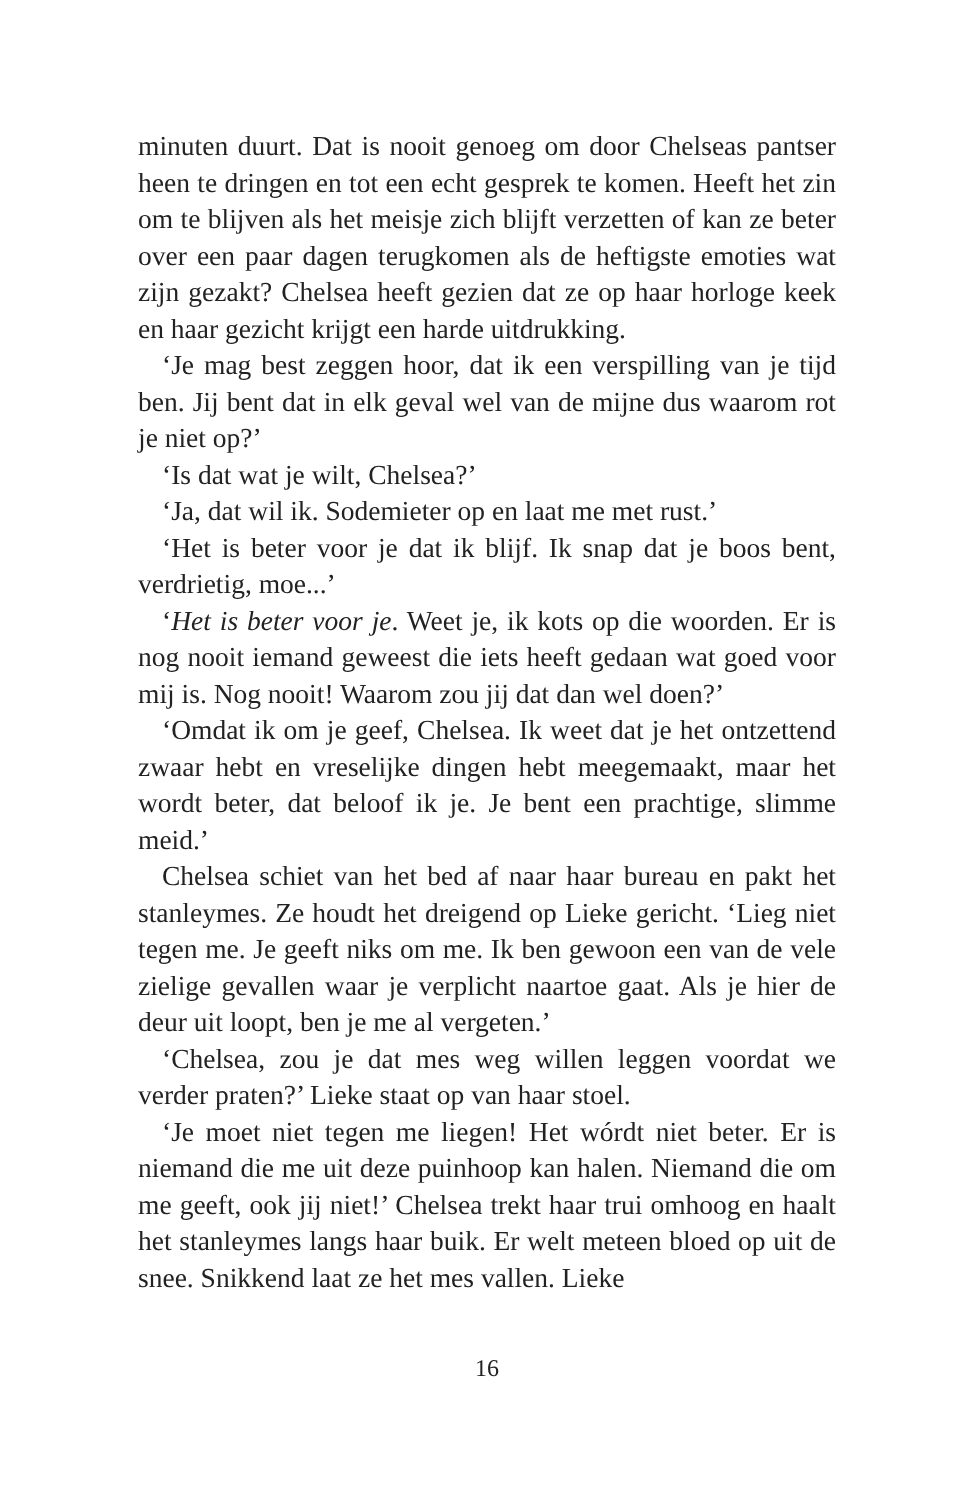minuten duurt. Dat is nooit genoeg om door Chelseas pantser heen te dringen en tot een echt gesprek te komen. Heeft het zin om te blijven als het meisje zich blijft verzet­ten of kan ze beter over een paar dagen terugkomen als de heftigste emoties wat zijn gezakt? Chelsea heeft gezien dat ze op haar horloge keek en haar gezicht krijgt een harde uitdrukking.
‘Je mag best zeggen hoor, dat ik een verspilling van je tijd ben. Jij bent dat in elk geval wel van de mijne dus waarom rot je niet op?’
‘Is dat wat je wilt, Chelsea?’
‘Ja, dat wil ik. Sodemieter op en laat me met rust.’
‘Het is beter voor je dat ik blijf. Ik snap dat je boos bent, verdrietig, moe...’
‘Het is beter voor je. Weet je, ik kots op die woorden. Er is nog nooit iemand geweest die iets heeft gedaan wat goed voor mij is. Nog nooit! Waarom zou jij dat dan wel doen?’
‘Omdat ik om je geef, Chelsea. Ik weet dat je het ontzet­tend zwaar hebt en vreselijke dingen hebt meegemaakt, maar het wordt beter, dat beloof ik je. Je bent een prachtige, slimme meid.’
Chelsea schiet van het bed af naar haar bureau en pakt het stanleymes. Ze houdt het dreigend op Lieke gericht. ‘Lieg niet tegen me. Je geeft niks om me. Ik ben gewoon een van de vele zielige gevallen waar je verplicht naartoe gaat. Als je hier de deur uit loopt, ben je me al vergeten.’
‘Chelsea, zou je dat mes weg willen leggen voordat we verder praten?’ Lieke staat op van haar stoel.
‘Je moet niet tegen me liegen! Het wórdt niet beter. Er is niemand die me uit deze puinhoop kan halen. Niemand die om me geeft, ook jij niet!’ Chelsea trekt haar trui omhoog en haalt het stanleymes langs haar buik. Er welt meteen bloed op uit de snee. Snikkend laat ze het mes vallen. Lieke
16